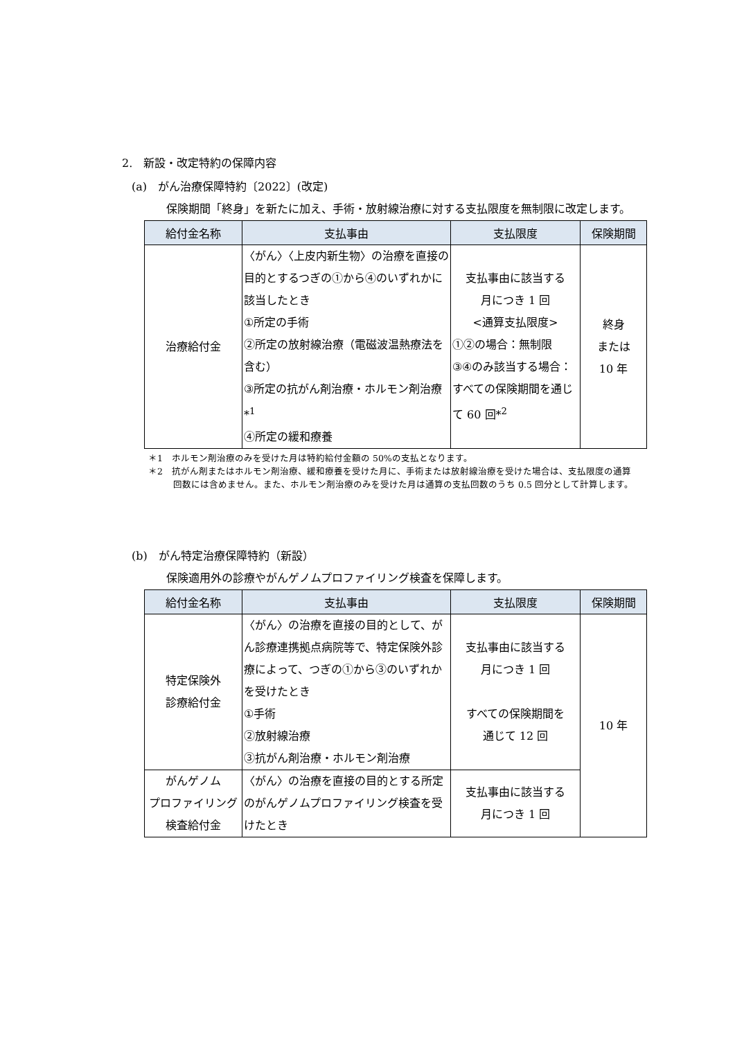2.　新設・改定特約の保障内容
(a)　がん治療保障特約〔2022〕(改定)
保険期間「終身」を新たに加え、手術・放射線治療に対する支払限度を無制限に改定します。
| 給付金名称 | 支払事由 | 支払限度 | 保険期間 |
| --- | --- | --- | --- |
| 治療給付金 | 〈がん〉〈上皮内新生物〉の治療を直接の目的とするつぎの①から④のいずれかに該当したとき ①所定の手術 ②所定の放射線治療（電磁波温熱療法を含む） ③所定の抗がん剤治療・ホルモン剤治療*<sup>1</sup> ④所定の緩和療養 | 支払事由に該当する 月につき 1 回 <通算支払限度> ①②の場合：無制限 ③④のみ該当する場合：すべての保険期間を通じて 60 回*<sup>2</sup> | 終身 または 10 年 |
＊1　ホルモン剤治療のみを受けた月は特約給付金額の 50%の支払となります。
＊2　抗がん剤またはホルモン剤治療、緩和療養を受けた月に、手術または放射線治療を受けた場合は、支払限度の通算回数には含めません。また、ホルモン剤治療のみを受けた月は通算の支払回数のうち 0.5 回分として計算します。
(b)　がん特定治療保障特約（新設）
保険適用外の診療やがんゲノムプロファイリング検査を保障します。
| 給付金名称 | 支払事由 | 支払限度 | 保険期間 |
| --- | --- | --- | --- |
| 特定保険外 診療給付金 | 〈がん〉の治療を直接の目的として、がん診療連携拠点病院等で、特定保険外診療によって、つぎの①から③のいずれかを受けたとき ①手術 ②放射線治療 ③抗がん剤治療・ホルモン剤治療 | 支払事由に該当する 月につき 1 回 すべての保険期間を 通じて 12 回 | 10 年 |
| がんゲノム プロファイリング検査給付金 | 〈がん〉の治療を直接の目的とする所定のがんゲノムプロファイリング検査を受けたとき | 支払事由に該当する 月につき 1 回 | |